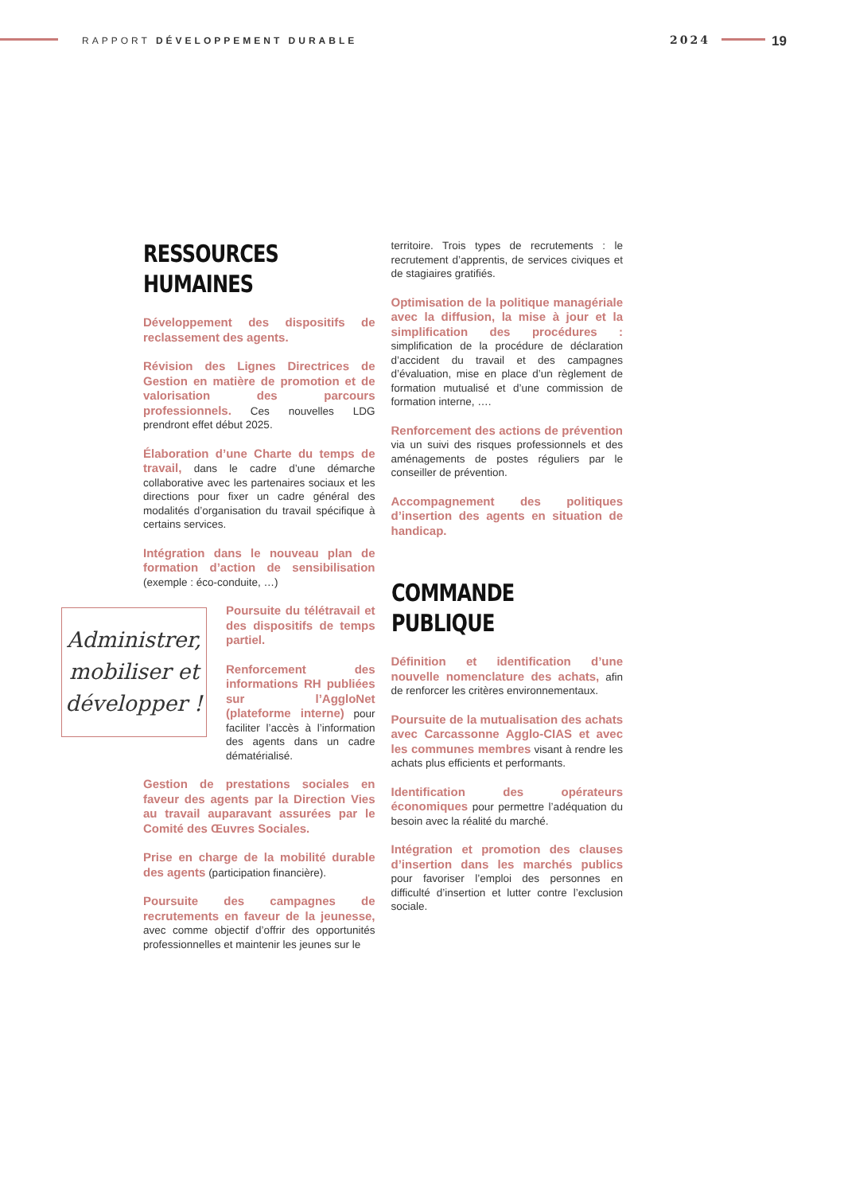RAPPORT DÉVELOPPEMENT DURABLE 2024 19
RESSOURCES
HUMAINES
Développement des dispositifs de reclassement des agents.
Révision des Lignes Directrices de Gestion en matière de promotion et de valorisation des parcours professionnels. Ces nouvelles LDG prendront effet début 2025.
Élaboration d’une Charte du temps de travail, dans le cadre d’une démarche collaborative avec les partenaires sociaux et les directions pour fixer un cadre général des modalités d’organisation du travail spécifique à certains services.
Intégration dans le nouveau plan de formation d’action de sensibilisation (exemple : éco-conduite, …)
Poursuite du télétravail et des dispositifs de temps partiel.
Renforcement des informations RH publiées sur l’AggloNet (plateforme interne) pour faciliter l’accès à l’information des agents dans un cadre dématérialisé.
Gestion de prestations sociales en faveur des agents par la Direction Vies au travail auparavant assurées par le Comité des Œuvres Sociales.
Prise en charge de la mobilité durable des agents (participation financière).
Poursuite des campagnes de recrutements en faveur de la jeunesse, avec comme objectif d’offrir des opportunités professionnelles et maintenir les jeunes sur le
territoire. Trois types de recrutements : le recrutement d’apprentis, de services civiques et de stagiaires gratifiés.
Optimisation de la politique managériale avec la diffusion, la mise à jour et la simplification des procédures : simplification de la procédure de déclaration d’accident du travail et des campagnes d’évaluation, mise en place d’un règlement de formation mutualisé et d’une commission de formation interne, ….
Renforcement des actions de prévention via un suivi des risques professionnels et des aménagements de postes réguliers par le conseiller de prévention.
Accompagnement des politiques d’insertion des agents en situation de handicap.
COMMANDE
PUBLIQUE
Définition et identification d’une nouvelle nomenclature des achats, afin de renforcer les critères environnementaux.
Poursuite de la mutualisation des achats avec Carcassonne Agglo-CIAS et avec les communes membres visant à rendre les achats plus efficients et performants.
Identification des opérateurs économiques pour permettre l’adéquation du besoin avec la réalité du marché.
Intégration et promotion des clauses d’insertion dans les marchés publics pour favoriser l’emploi des personnes en difficulté d’insertion et lutter contre l’exclusion sociale.
Administrer,
mobiliser et
développer !